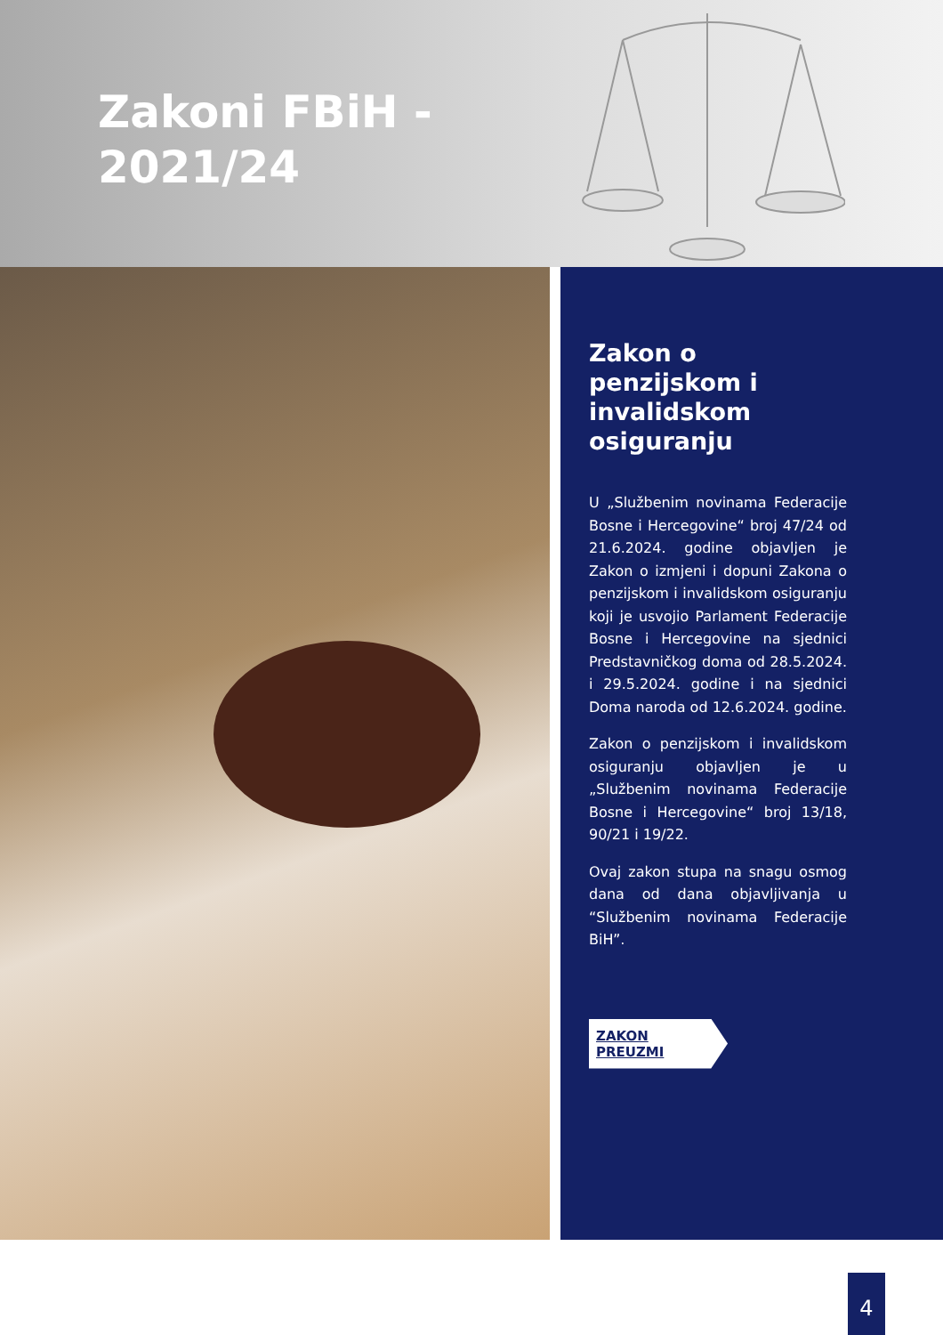Zakoni FBiH -
2021/24
Zakon o penzijskom i invalidskom osiguranju
U „Službenim novinama Federacije Bosne i Hercegovine“ broj 47/24 od 21.6.2024. godine objavljen je Zakon o izmjeni i dopuni Zakona o penzijskom i invalidskom osiguranju koji je usvojio Parlament Federacije Bosne i Hercegovine na sjednici Predstavničkog doma od 28.5.2024. i 29.5.2024. godine i na sjednici Doma naroda od 12.6.2024. godine.
Zakon o penzijskom i invalidskom osiguranju objavljen je u „Službenim novinama Federacije Bosne i Hercegovine“ broj 13/18, 90/21 i 19/22.
Ovaj zakon stupa na snagu osmog dana od dana objavljivanja u “Službenim novinama Federacije BiH”.
ZAKON PREUZMI
4